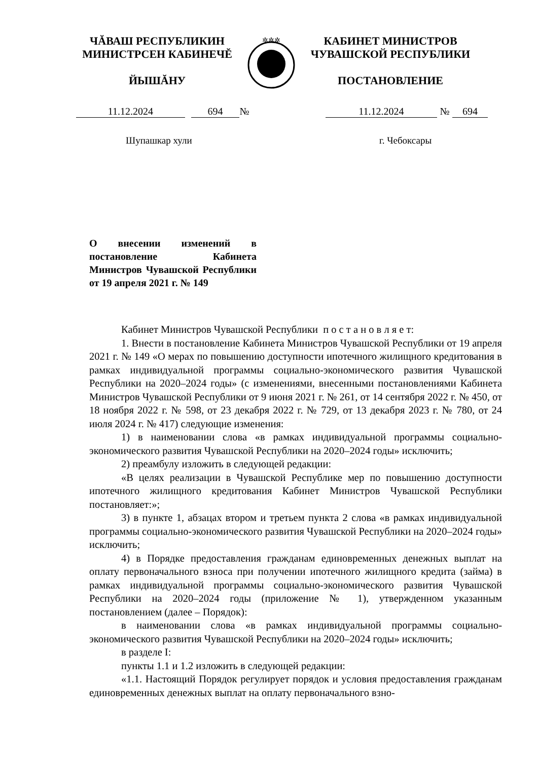ЧĂВАШ РЕСПУБЛИКИН
МИНИСТРСЕН КАБИНЕЧĔ
ЙЫШĂНУ
✲✲✲
КАБИНЕТ МИНИСТРОВ
ЧУВАШСКОЙ РЕСПУБЛИКИ
ПОСТАНОВЛЕНИЕ
11.12.2024 694 № 11.12.2024 № 694
Шупашкар хули г. Чебоксары
О внесении изменений в постановление Кабинета Министров Чувашской Республики от 19 апреля 2021 г. № 149
Кабинет Министров Чувашской Республики п о с т а н о в л я е т:
1. Внести в постановление Кабинета Министров Чувашской Республики от 19 апреля 2021 г. № 149 «О мерах по повышению доступности ипотечного жилищного кредитования в рамках индивидуальной программы социально-экономического развития Чувашской Республики на 2020–2024 годы» (с изменениями, внесенными постановлениями Кабинета Министров Чувашской Республики от 9 июня 2021 г. № 261, от 14 сентября 2022 г. № 450, от 18 ноября 2022 г. № 598, от 23 декабря 2022 г. № 729, от 13 декабря 2023 г. № 780, от 24 июля 2024 г. № 417) следующие изменения:
1) в наименовании слова «в рамках индивидуальной программы социально-экономического развития Чувашской Республики на 2020–2024 годы» исключить;
2) преамбулу изложить в следующей редакции:
«В целях реализации в Чувашской Республике мер по повышению доступности ипотечного жилищного кредитования Кабинет Министров Чувашской Республики постановляет:»;
3) в пункте 1, абзацах втором и третьем пункта 2 слова «в рамках индивидуальной программы социально-экономического развития Чувашской Республики на 2020–2024 годы» исключить;
4) в Порядке предоставления гражданам единовременных денежных выплат на оплату первоначального взноса при получении ипотечного жилищного кредита (займа) в рамках индивидуальной программы социально-экономического развития Чувашской Республики на 2020–2024 годы (приложение № 1), утвержденном указанным постановлением (далее – Порядок):
в наименовании слова «в рамках индивидуальной программы социально-экономического развития Чувашской Республики на 2020–2024 годы» исключить;
в разделе I:
пункты 1.1 и 1.2 изложить в следующей редакции:
«1.1. Настоящий Порядок регулирует порядок и условия предоставления гражданам единовременных денежных выплат на оплату первоначального взно-